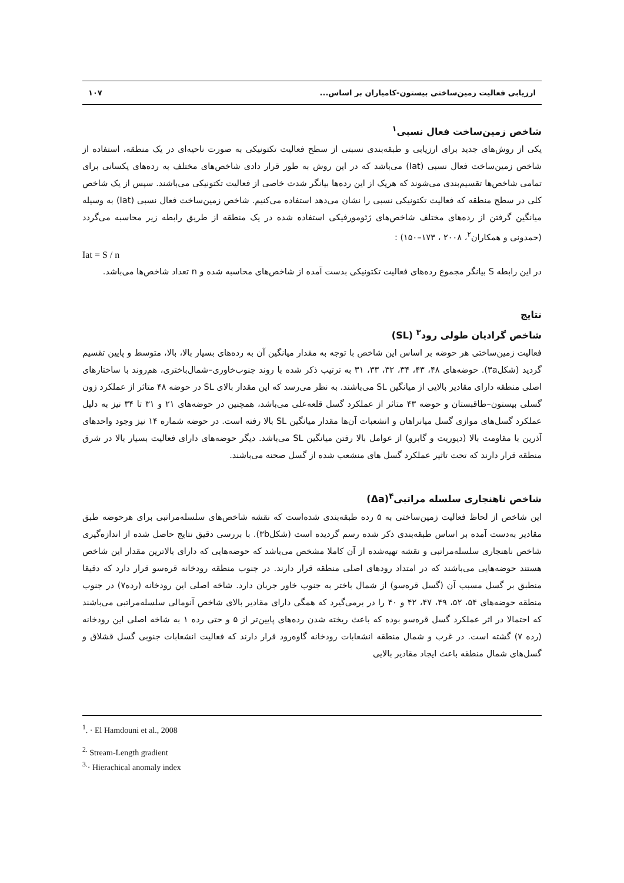ارزیابی فعالیت زمین‌ساختی بیستون-کامیاران بر اساس... ۱۰۷
شاخص زمین‌ساخت فعال نسبی<sup>۱</sup>
یکی از روش‌های جدید برای ارزیابی و طبقه‌بندی نسبتی از سطح فعالیت تکتونیکی به صورت ناحیه‌ای در یک منطقه، استفاده از شاخص زمین‌ساخت فعال نسبی (Iat) می‌باشد که در این روش به طور قرار دادی شاخص‌های مختلف به رده‌های یکسانی برای تمامی شاخص‌ها تقسیم‌بندی می‌شوند که هریک از این رده‌ها بیانگر شدت خاصی از فعالیت تکتونیکی می‌باشند. سپس از یک شاخص کلی در سطح منطقه که فعالیت تکتونیکی نسبی را نشان می‌دهد استفاده می‌کنیم. شاخص زمین‌ساخت فعال نسبی (Iat) به وسیله میانگین گرفتن از رده‌های مختلف شاخص‌های ژئومورفیکی استفاده شده در یک منطقه از طریق رابطه زیر محاسبه می‌گردد (حمدونی و همکاران<sup>۲</sup>، ۲۰۰۸ ، ۱۷۳–۱۵۰) :
Iat = S / n
در این رابطه S بیانگر مجموع رده‌های فعالیت تکتونیکی بدست آمده از شاخص‌های محاسبه شده و n تعداد شاخص‌ها می‌باشد.
نتایج
شاخص گرادیان طولی رود<sup>۳</sup> (SL)
فعالیت زمین‌ساختی هر حوضه بر اساس این شاخص با توجه به مقدار میانگین آن به رده‌های بسیار بالا، بالا، متوسط و پایین تقسیم گردید (شکل۳a). حوضه‌های ۴۸، ۴۳، ۳۴، ۳۲، ۳۳، ۳۱ به ترتیب ذکر شده با روند جنوب‌خاوری–شمال‌باختری، هم‌روند با ساختارهای اصلی منطقه دارای مقادیر بالایی از میانگین SL می‌باشند. به نظر می‌رسد که این مقدار بالای SL در حوضه ۴۸ متاثر از عملکرد زون گسلی بیستون–طاقبستان و حوضه ۴۳ متاثر از عملکرد گسل قلعه‌علی می‌باشد، همچنین در حوضه‌های ۲۱ و ۳۱ تا ۳۴ نیز به دلیل عملکرد گسل‌های موازی گسل میانراهان و انشعبات آن‌ها مقدار میانگین SL بالا رفته است. در حوضه شماره ۱۴ نیز وجود واحدهای آذرین با مقاومت بالا (دیوریت و گابرو) از عوامل بالا رفتن میانگین SL می‌باشد. دیگر حوضه‌های دارای فعالیت بسیار بالا در شرق منطقه قرار دارند که تحت تاثیر عملکرد گسل های منشعب شده از گسل صحنه می‌باشند.
شاخص ناهنجاری سلسله مراتبی<sup>۴</sup>(Δa)
این شاخص از لحاظ فعالیت زمین‌ساختی به ۵ رده طبقه‌بندی شده‌است که نقشه شاخص‌های سلسله‌مراتبی برای هرحوضه طبق مقادیر به‌دست آمده بر اساس طبقه‌بندی ذکر شده رسم گردیده است (شکل۳b). با بررسی دقیق نتایج حاصل شده از اندازه‌گیری شاخص ناهنجاری سلسله‌مراتبی و نقشه تهیه‌شده از آن کاملا مشخص می‌باشد که حوضه‌هایی که دارای بالاترین مقدار این شاخص هستند حوضه‌هایی می‌باشند که در امتداد رودهای اصلی منطقه قرار دارند. در جنوب منطقه رودخانه قره‌سو قرار دارد که دقیقا منطبق بر گسل مسبب آن (گسل قره‌سو) از شمال باختر به جنوب خاور جربان دارد. شاخه اصلی این رودخانه (رده۷) در جنوب منطقه حوضه‌های ۵۴، ۵۲، ۴۹، ۴۷، ۴۲ و ۴۰ را در برمی‌گیرد که همگی دارای مقادیر بالای شاخص آنومالی سلسله‌مراتبی می‌باشند که احتمالا در اثر عملکرد گسل قره‌سو بوده که باعث ریخته شدن رده‌های پایین‌تر از ۵ و حتی رده ۱ به شاخه اصلی این رودخانه (رده ۷) گشته است. در غرب و شمال منطقه انشعابات رودخانه گاوه‌رود قرار دارند که فعالیت انشعابات جنوبی گسل قشلاق و گسل‌های شمال منطقه باعث ایجاد مقادیر بالایی
<sup>1</sup>. · El Hamdouni et al., 2008
<sup>2.</sup> Stream-Length gradient
<sup>3.</sup>· Hierachical anomaly index